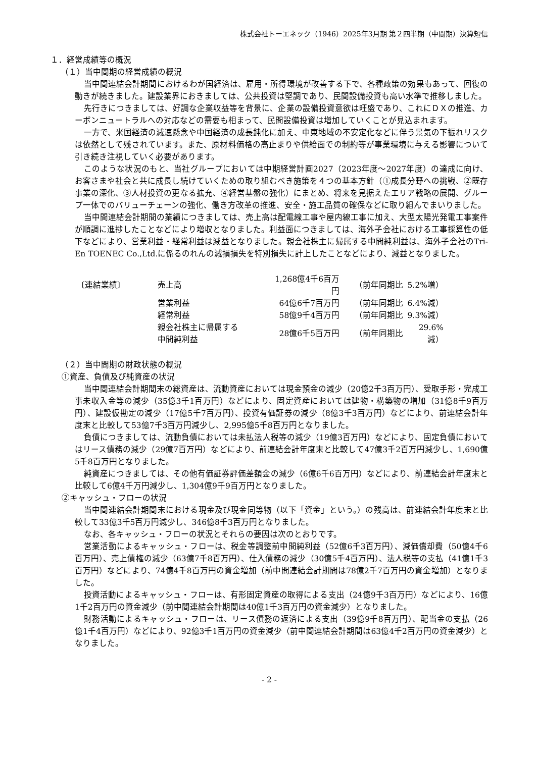株式会社トーエネック（1946）2025年3月期 第２四半期（中間期）決算短信
１．経営成績等の概況
（１）当中間期の経営成績の概況
当中間連結会計期間におけるわが国経済は、雇用・所得環境が改善する下で、各種政策の効果もあって、回復の動きが続きました。建設業界におきましては、公共投資は堅調であり、民間設備投資も高い水準で推移しました。
先行きにつきましては、好調な企業収益等を背景に、企業の設備投資意欲は旺盛であり、これにＤＸの推進、カーボンニュートラルへの対応などの需要も相まって、民間設備投資は増加していくことが見込まれます。
一方で、米国経済の減速懸念や中国経済の成長鈍化に加え、中東地域の不安定化などに伴う景気の下振れリスクは依然として残されています。また、原材料価格の高止まりや供給面での制約等が事業環境に与える影響について引き続き注視していく必要があります。
このような状況のもと、当社グループにおいては中期経営計画2027（2023年度～2027年度）の達成に向け、お客さまや社会と共に成長し続けていくための取り組むべき施策を４つの基本方針（①成長分野への挑戦、②既存事業の深化、③人材投資の更なる拡充、④経営基盤の強化）にまとめ、将来を見据えたエリア戦略の展開、グループ一体でのバリューチェーンの強化、働き方改革の推進、安全・施工品質の確保などに取り組んでまいりました。
当中間連結会計期間の業績につきましては、売上高は配電線工事や屋内線工事に加え、大型太陽光発電工事案件が順調に進捗したことなどにより増収となりました。利益面につきましては、海外子会社における工事採算性の低下などにより、営業利益・経常利益は減益となりました。親会社株主に帰属する中間純利益は、海外子会社のTri-En TOENEC Co.,Ltd.に係るのれんの減損損失を特別損失に計上したことなどにより、減益となりました。
| 〔連結業績〕 | 売上高 | 1,268億4千6百万円 | | （前年同期比 | 5.2%増） |
| | 営業利益 | 64億6千7百万円 | | （前年同期比 | 6.4%減） |
| | 経常利益 | 58億9千4百万円 | | （前年同期比 | 9.3%減） |
| | 親会社株主に帰属する 中間純利益 | 28億6千5百万円 | | （前年同期比 | 29.6%減） |
（２）当中間期の財政状態の概況
①資産、負債及び純資産の状況
当中間連結会計期間末の総資産は、流動資産においては現金預金の減少（20億2千3百万円）、受取手形・完成工事未収入金等の減少（35億3千1百万円）などにより、固定資産においては建物・構築物の増加（31億8千9百万円）、建設仮勘定の減少（17億5千7百万円）、投資有価証券の減少（8億3千3百万円）などにより、前連結会計年度末と比較して53億7千3百万円減少し、2,995億5千8百万円となりました。
負債につきましては、流動負債においては未払法人税等の減少（19億3百万円）などにより、固定負債においてはリース債務の減少（29億7百万円）などにより、前連結会計年度末と比較して47億3千2百万円減少し、1,690億5千8百万円となりました。
純資産につきましては、その他有価証券評価差額金の減少（6億6千6百万円）などにより、前連結会計年度末と比較して6億4千万円減少し、1,304億9千9百万円となりました。
②キャッシュ・フローの状況
当中間連結会計期間末における現金及び現金同等物（以下「資金」という。）の残高は、前連結会計年度末と比較して33億3千5百万円減少し、346億8千3百万円となりました。
なお、各キャッシュ・フローの状況とそれらの要因は次のとおりです。
営業活動によるキャッシュ・フローは、税金等調整前中間純利益（52億6千3百万円）、減価償却費（50億4千6百万円）、売上債権の減少（63億7千8百万円）、仕入債務の減少（30億5千4百万円）、法人税等の支払（41億1千3百万円）などにより、74億4千8百万円の資金増加（前中間連結会計期間は78億2千7百万円の資金増加）となりました。
投資活動によるキャッシュ・フローは、有形固定資産の取得による支出（24億9千3百万円）などにより、16億1千2百万円の資金減少（前中間連結会計期間は40億1千3百万円の資金減少）となりました。
財務活動によるキャッシュ・フローは、リース債務の返済による支出（39億9千8百万円）、配当金の支払（26億1千4百万円）などにより、92億3千1百万円の資金減少（前中間連結会計期間は63億4千2百万円の資金減少）となりました。
- 2 -